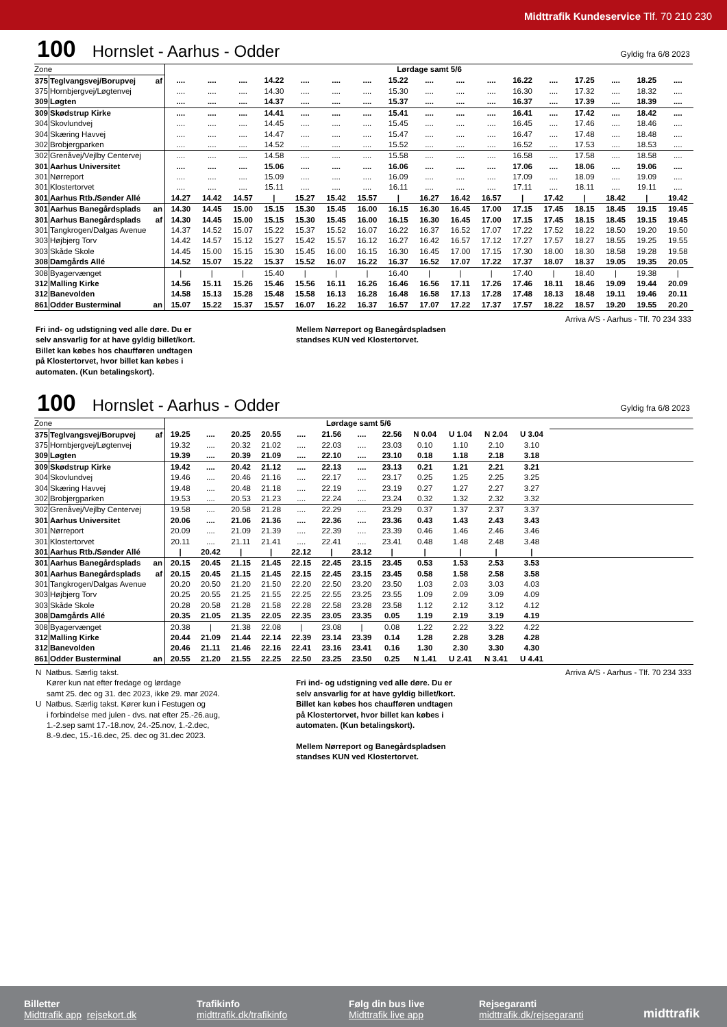Midttrafik Kundeservice Tlf. 70 210 230
100 Hornslet - Aarhus - Odder Gyldig fra 6/8 2023
| Zone | | | Lørdage samt 5/6 | | | | | | | | | | | | | | | | |
| 375 | Teglvangsvej/Borupvej | af | .... | .... | .... | 14.22 | .... | .... | .... | 15.22 | .... | .... | .... | 16.22 | .... | 17.25 | .... | 18.25 | .... |
| 375 | Hornbjergvej/Løgtenvej | | .... | .... | .... | 14.30 | .... | .... | .... | 15.30 | .... | .... | .... | 16.30 | .... | 17.32 | .... | 18.32 | .... |
| 309 | Løgten | | .... | .... | .... | 14.37 | .... | .... | .... | 15.37 | .... | .... | .... | 16.37 | .... | 17.39 | .... | 18.39 | .... |
| 309 | Skødstrup Kirke | | .... | .... | .... | 14.41 | .... | .... | .... | 15.41 | .... | .... | .... | 16.41 | .... | 17.42 | .... | 18.42 | .... |
| 304 | Skovlundvej | | .... | .... | .... | 14.45 | .... | .... | .... | 15.45 | .... | .... | .... | 16.45 | .... | 17.46 | .... | 18.46 | .... |
| 304 | Skæring Havvej | | .... | .... | .... | 14.47 | .... | .... | .... | 15.47 | .... | .... | .... | 16.47 | .... | 17.48 | .... | 18.48 | .... |
| 302 | Brobjergparken | | .... | .... | .... | 14.52 | .... | .... | .... | 15.52 | .... | .... | .... | 16.52 | .... | 17.53 | .... | 18.53 | .... |
| 302 | Grenåvej/Vejlby Centervej | | .... | .... | .... | 14.58 | .... | .... | .... | 15.58 | .... | .... | .... | 16.58 | .... | 17.58 | .... | 18.58 | .... |
| 301 | Aarhus Universitet | | .... | .... | .... | 15.06 | .... | .... | .... | 16.06 | .... | .... | .... | 17.06 | .... | 18.06 | .... | 19.06 | .... |
| 301 | Nørreport | | .... | .... | .... | 15.09 | .... | .... | .... | 16.09 | .... | .... | .... | 17.09 | .... | 18.09 | .... | 19.09 | .... |
| 301 | Klostertorvet | | .... | .... | .... | 15.11 | .... | .... | .... | 16.11 | .... | .... | .... | 17.11 | .... | 18.11 | .... | 19.11 | .... |
| 301 | Aarhus Rtb./Sønder Allé | | 14.27 | 14.42 | 14.57 | / | 15.27 | 15.42 | 15.57 | / | 16.27 | 16.42 | 16.57 | / | 17.42 | / | 18.42 | / | 19.42 |
| 301 | Aarhus Banegårdsplads | an | 14.30 | 14.45 | 15.00 | 15.15 | 15.30 | 15.45 | 16.00 | 16.15 | 16.30 | 16.45 | 17.00 | 17.15 | 17.45 | 18.15 | 18.45 | 19.15 | 19.45 |
| 301 | Aarhus Banegårdsplads | af | 14.30 | 14.45 | 15.00 | 15.15 | 15.30 | 15.45 | 16.00 | 16.15 | 16.30 | 16.45 | 17.00 | 17.15 | 17.45 | 18.15 | 18.45 | 19.15 | 19.45 |
| 301 | Tangkrogen/Dalgas Avenue | | 14.37 | 14.52 | 15.07 | 15.22 | 15.37 | 15.52 | 16.07 | 16.22 | 16.37 | 16.52 | 17.07 | 17.22 | 17.52 | 18.22 | 18.50 | 19.20 | 19.50 |
| 303 | Højbjerg Torv | | 14.42 | 14.57 | 15.12 | 15.27 | 15.42 | 15.57 | 16.12 | 16.27 | 16.42 | 16.57 | 17.12 | 17.27 | 17.57 | 18.27 | 18.55 | 19.25 | 19.55 |
| 303 | Skåde Skole | | 14.45 | 15.00 | 15.15 | 15.30 | 15.45 | 16.00 | 16.15 | 16.30 | 16.45 | 17.00 | 17.15 | 17.30 | 18.00 | 18.30 | 18.58 | 19.28 | 19.58 |
| 308 | Damgårds Allé | | 14.52 | 15.07 | 15.22 | 15.37 | 15.52 | 16.07 | 16.22 | 16.37 | 16.52 | 17.07 | 17.22 | 17.37 | 18.07 | 18.37 | 19.05 | 19.35 | 20.05 |
| 308 | Byagervænget | | / | / | / | 15.40 | / | / | / | 16.40 | / | / | / | 17.40 | / | 18.40 | / | 19.38 | / |
| 312 | Malling Kirke | | 14.56 | 15.11 | 15.26 | 15.46 | 15.56 | 16.11 | 16.26 | 16.46 | 16.56 | 17.11 | 17.26 | 17.46 | 18.11 | 18.46 | 19.09 | 19.44 | 20.09 |
| 312 | Banevolden | | 14.58 | 15.13 | 15.28 | 15.48 | 15.58 | 16.13 | 16.28 | 16.48 | 16.58 | 17.13 | 17.28 | 17.48 | 18.13 | 18.48 | 19.11 | 19.46 | 20.11 |
| 861 | Odder Busterminal | an | 15.07 | 15.22 | 15.37 | 15.57 | 16.07 | 16.22 | 16.37 | 16.57 | 17.07 | 17.22 | 17.37 | 17.57 | 18.22 | 18.57 | 19.20 | 19.55 | 20.20 |
Arriva A/S - Aarhus - Tlf. 70 234 333
Fri ind- og udstigning ved alle døre. Du er
selv ansvarlig for at have gyldig billet/kort.
Billet kan købes hos chaufføren undtagen
på Klostertorvet, hvor billet kan købes i
automaten. (Kun betalingskort).
Mellem Nørreport og Banegårdspladsen
standses KUN ved Klostertorvet.
100 Hornslet - Aarhus - Odder Gyldig fra 6/8 2023
| Zone | | | Lørdage samt 5/6 | | | | | | | | | | | | |
| 375 | Teglvangsvej/Borupvej | af | 19.25 | .... | 20.25 | 20.55 | .... | 21.56 | .... | 22.56 | N 0.04 | U 1.04 | N 2.04 | U 3.04 | |
| 375 | Hornbjergvej/Løgtenvej | | 19.32 | .... | 20.32 | 21.02 | .... | 22.03 | .... | 23.03 | 0.10 | 1.10 | 2.10 | 3.10 | |
| 309 | Løgten | | 19.39 | .... | 20.39 | 21.09 | .... | 22.10 | .... | 23.10 | 0.18 | 1.18 | 2.18 | 3.18 | |
| 309 | Skødstrup Kirke | | 19.42 | .... | 20.42 | 21.12 | .... | 22.13 | .... | 23.13 | 0.21 | 1.21 | 2.21 | 3.21 | |
| 304 | Skovlundvej | | 19.46 | .... | 20.46 | 21.16 | .... | 22.17 | .... | 23.17 | 0.25 | 1.25 | 2.25 | 3.25 | |
| 304 | Skæring Havvej | | 19.48 | .... | 20.48 | 21.18 | .... | 22.19 | .... | 23.19 | 0.27 | 1.27 | 2.27 | 3.27 | |
| 302 | Brobjergparken | | 19.53 | .... | 20.53 | 21.23 | .... | 22.24 | .... | 23.24 | 0.32 | 1.32 | 2.32 | 3.32 | |
| 302 | Grenåvej/Vejlby Centervej | | 19.58 | .... | 20.58 | 21.28 | .... | 22.29 | .... | 23.29 | 0.37 | 1.37 | 2.37 | 3.37 | |
| 301 | Aarhus Universitet | | 20.06 | .... | 21.06 | 21.36 | .... | 22.36 | .... | 23.36 | 0.43 | 1.43 | 2.43 | 3.43 | |
| 301 | Nørreport | | 20.09 | .... | 21.09 | 21.39 | .... | 22.39 | .... | 23.39 | 0.46 | 1.46 | 2.46 | 3.46 | |
| 301 | Klostertorvet | | 20.11 | .... | 21.11 | 21.41 | .... | 22.41 | .... | 23.41 | 0.48 | 1.48 | 2.48 | 3.48 | |
| 301 | Aarhus Rtb./Sønder Allé | | / | 20.42 | / | / | 22.12 | / | 23.12 | / | / | / | / | / | |
| 301 | Aarhus Banegårdsplads | an | 20.15 | 20.45 | 21.15 | 21.45 | 22.15 | 22.45 | 23.15 | 23.45 | 0.53 | 1.53 | 2.53 | 3.53 | |
| 301 | Aarhus Banegårdsplads | af | 20.15 | 20.45 | 21.15 | 21.45 | 22.15 | 22.45 | 23.15 | 23.45 | 0.58 | 1.58 | 2.58 | 3.58 | |
| 301 | Tangkrogen/Dalgas Avenue | | 20.20 | 20.50 | 21.20 | 21.50 | 22.20 | 22.50 | 23.20 | 23.50 | 1.03 | 2.03 | 3.03 | 4.03 | |
| 303 | Højbjerg Torv | | 20.25 | 20.55 | 21.25 | 21.55 | 22.25 | 22.55 | 23.25 | 23.55 | 1.09 | 2.09 | 3.09 | 4.09 | |
| 303 | Skåde Skole | | 20.28 | 20.58 | 21.28 | 21.58 | 22.28 | 22.58 | 23.28 | 23.58 | 1.12 | 2.12 | 3.12 | 4.12 | |
| 308 | Damgårds Allé | | 20.35 | 21.05 | 21.35 | 22.05 | 22.35 | 23.05 | 23.35 | 0.05 | 1.19 | 2.19 | 3.19 | 4.19 | |
| 308 | Byagervænget | | 20.38 | / | 21.38 | 22.08 | / | 23.08 | / | 0.08 | 1.22 | 2.22 | 3.22 | 4.22 | |
| 312 | Malling Kirke | | 20.44 | 21.09 | 21.44 | 22.14 | 22.39 | 23.14 | 23.39 | 0.14 | 1.28 | 2.28 | 3.28 | 4.28 | |
| 312 | Banevolden | | 20.46 | 21.11 | 21.46 | 22.16 | 22.41 | 23.16 | 23.41 | 0.16 | 1.30 | 2.30 | 3.30 | 4.30 | |
| 861 | Odder Busterminal | an | 20.55 | 21.20 | 21.55 | 22.25 | 22.50 | 23.25 | 23.50 | 0.25 | N 1.41 | U 2.41 | N 3.41 | U 4.41 | |
N Natbus. Særlig takst.
Kører kun nat efter fredage og lørdage
samt 25. dec og 31. dec 2023, ikke 29. mar 2024.
U Natbus. Særlig takst. Kører kun i Festugen og
i forbindelse med julen - dvs. nat efter 25.-26.aug,
1.-2.sep samt 17.-18.nov, 24.-25.nov, 1.-2.dec,
8.-9.dec, 15.-16.dec, 25. dec og 31.dec 2023.
Arriva A/S - Aarhus - Tlf. 70 234 333
Fri ind- og udstigning ved alle døre. Du er
selv ansvarlig for at have gyldig billet/kort.
Billet kan købes hos chaufføren undtagen
på Klostertorvet, hvor billet kan købes i
automaten. (Kun betalingskort).
Mellem Nørreport og Banegårdspladsen
standses KUN ved Klostertorvet.
Billetter
Midttrafik app rejsekort.dk
Trafikinfo
midttrafik.dk/trafikinfo
Følg din bus live
Midttrafik live app
Rejsegaranti
midttrafik.dk/rejsegaranti
midttrafik